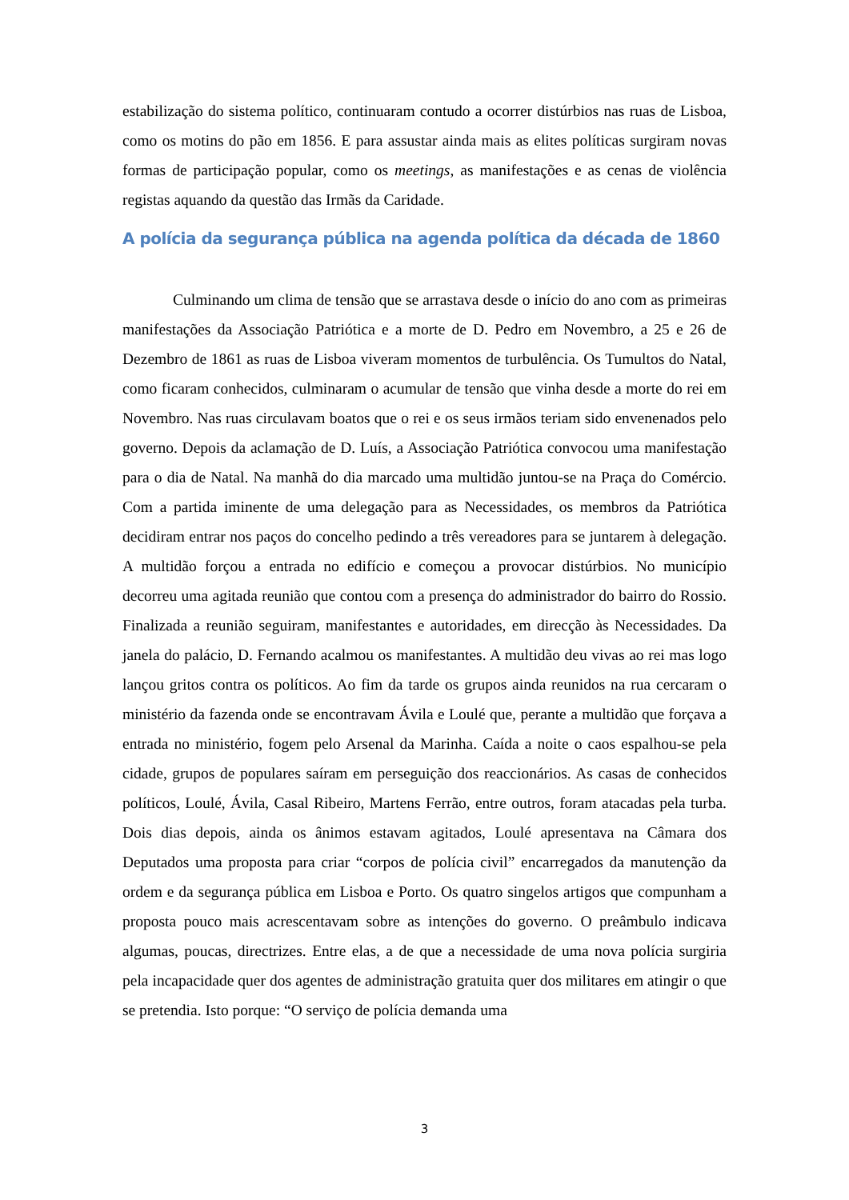estabilização do sistema político, continuaram contudo a ocorrer distúrbios nas ruas de Lisboa, como os motins do pão em 1856. E para assustar ainda mais as elites políticas surgiram novas formas de participação popular, como os meetings, as manifestações e as cenas de violência registas aquando da questão das Irmãs da Caridade.
A polícia da segurança pública na agenda política da década de 1860
Culminando um clima de tensão que se arrastava desde o início do ano com as primeiras manifestações da Associação Patriótica e a morte de D. Pedro em Novembro, a 25 e 26 de Dezembro de 1861 as ruas de Lisboa viveram momentos de turbulência. Os Tumultos do Natal, como ficaram conhecidos, culminaram o acumular de tensão que vinha desde a morte do rei em Novembro. Nas ruas circulavam boatos que o rei e os seus irmãos teriam sido envenenados pelo governo. Depois da aclamação de D. Luís, a Associação Patriótica convocou uma manifestação para o dia de Natal. Na manhã do dia marcado uma multidão juntou-se na Praça do Comércio. Com a partida iminente de uma delegação para as Necessidades, os membros da Patriótica decidiram entrar nos paços do concelho pedindo a três vereadores para se juntarem à delegação. A multidão forçou a entrada no edifício e começou a provocar distúrbios. No município decorreu uma agitada reunião que contou com a presença do administrador do bairro do Rossio. Finalizada a reunião seguiram, manifestantes e autoridades, em direcção às Necessidades. Da janela do palácio, D. Fernando acalmou os manifestantes. A multidão deu vivas ao rei mas logo lançou gritos contra os políticos. Ao fim da tarde os grupos ainda reunidos na rua cercaram o ministério da fazenda onde se encontravam Ávila e Loulé que, perante a multidão que forçava a entrada no ministério, fogem pelo Arsenal da Marinha. Caída a noite o caos espalhou-se pela cidade, grupos de populares saíram em perseguição dos reaccionários. As casas de conhecidos políticos, Loulé, Ávila, Casal Ribeiro, Martens Ferrão, entre outros, foram atacadas pela turba. Dois dias depois, ainda os ânimos estavam agitados, Loulé apresentava na Câmara dos Deputados uma proposta para criar “corpos de polícia civil” encarregados da manutenção da ordem e da segurança pública em Lisboa e Porto. Os quatro singelos artigos que compunham a proposta pouco mais acrescentavam sobre as intenções do governo. O preâmbulo indicava algumas, poucas, directrizes. Entre elas, a de que a necessidade de uma nova polícia surgiria pela incapacidade quer dos agentes de administração gratuita quer dos militares em atingir o que se pretendia. Isto porque: “O serviço de polícia demanda uma
3